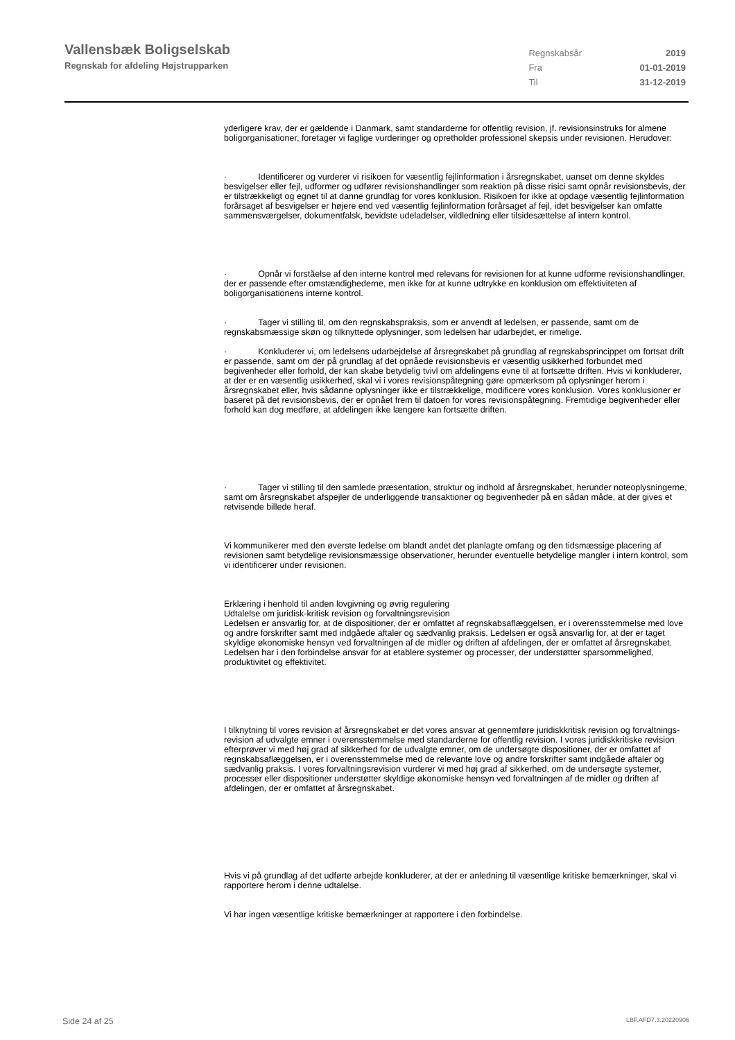Vallensbæk Boligselskab
Regnskab for afdeling Højstrupparken
| Regnskabsår | 2019 |
| Fra | 01-01-2019 |
| Til | 31-12-2019 |
yderligere krav, der er gældende i Danmark, samt standarderne for offentlig revision, jf. revisionsinstruks for almene boligorganisationer, foretager vi faglige vurderinger og opretholder professionel skepsis under revisionen. Herudover:
· Identificerer og vurderer vi risikoen for væsentlig fejlinformation i årsregnskabet, uanset om denne skyldes besvigelser eller fejl, udformer og udfører revisionshandlinger som reaktion på disse risici samt opnår revisionsbevis, der er tilstrækkeligt og egnet til at danne grundlag for vores konklusion. Risikoen for ikke at opdage væsentlig fejlinformation forårsaget af besvigelser er højere end ved væsentlig fejlinformation forårsaget af fejl, idet besvigelser kan omfatte sammensværgelser, dokumentfalsk, bevidste udeladelser, vildledning eller tilsidesættelse af intern kontrol.
· Opnår vi forståelse af den interne kontrol med relevans for revisionen for at kunne udforme revisionshandlinger, der er passende efter omstændighederne, men ikke for at kunne udtrykke en konklusion om effektiviteten af boligorganisationens interne kontrol.
· Tager vi stilling til, om den regnskabspraksis, som er anvendt af ledelsen, er passende, samt om de regnskabsmæssige skøn og tilknyttede oplysninger, som ledelsen har udarbejdet, er rimelige.
· Konkluderer vi, om ledelsens udarbejdelse af årsregnskabet på grundlag af regnskabsprincippet om fortsat drift er passende, samt om der på grundlag af det opnåede revisionsbevis er væsentlig usikkerhed forbundet med begivenheder eller forhold, der kan skabe betydelig tvivl om afdelingens evne til at fortsætte driften. Hvis vi konkluderer, at der er en væsentlig usikkerhed, skal vi i vores revisionspåtegning gøre opmærksom på oplysninger herom i årsregnskabet eller, hvis sådanne oplysninger ikke er tilstrækkelige, modificere vores konklusion. Vores konklusioner er baseret på det revisionsbevis, der er opnået frem til datoen for vores revisionspåtegning. Fremtidige begivenheder eller forhold kan dog medføre, at afdelingen ikke længere kan fortsætte driften.
· Tager vi stilling til den samlede præsentation, struktur og indhold af årsregnskabet, herunder noteoplysningerne, samt om årsregnskabet afspejler de underliggende transaktioner og begivenheder på en sådan måde, at der gives et retvisende billede heraf.
Vi kommunikerer med den øverste ledelse om blandt andet det planlagte omfang og den tidsmæssige placering af revisionen samt betydelige revisionsmæssige observationer, herunder eventuelle betydelige mangler i intern kontrol, som vi identificerer under revisionen.
Erklæring i henhold til anden lovgivning og øvrig regulering
Udtalelse om juridisk-kritisk revision og forvaltningsrevision
Ledelsen er ansvarlig for, at de dispositioner, der er omfattet af regnskabsaflæggelsen, er i overensstemmelse med love og andre forskrifter samt med indgåede aftaler og sædvanlig praksis. Ledelsen er også ansvarlig for, at der er taget skyldige økonomiske hensyn ved forvaltningen af de midler og driften af afdelingen, der er omfattet af årsregnskabet. Ledelsen har i den forbindelse ansvar for at etablere systemer og processer, der understøtter sparsommelighed, produktivitet og effektivitet.
I tilknytning til vores revision af årsregnskabet er det vores ansvar at gennemføre juridiskkritisk revision og forvaltnings-revision af udvalgte emner i overensstemmelse med standarderne for offentlig revision. I vores juridiskkritiske revision efterprøver vi med høj grad af sikkerhed for de udvalgte emner, om de undersøgte dispositioner, der er omfattet af regnskabsaflæggelsen, er i overensstemmelse med de relevante love og andre forskrifter samt indgåede aftaler og sædvanlig praksis. I vores forvaltningsrevision vurderer vi med høj grad af sikkerhed, om de undersøgte systemer, processer eller dispositioner understøtter skyldige økonomiske hensyn ved forvaltningen af de midler og driften af afdelingen, der er omfattet af årsregnskabet.
Hvis vi på grundlag af det udførte arbejde konkluderer, at der er anledning til væsentlige kritiske bemærkninger, skal vi rapportere herom i denne udtalelse.
Vi har ingen væsentlige kritiske bemærkninger at rapportere i den forbindelse.
Side 24 af 25 LBF.AFD7.3.20220906